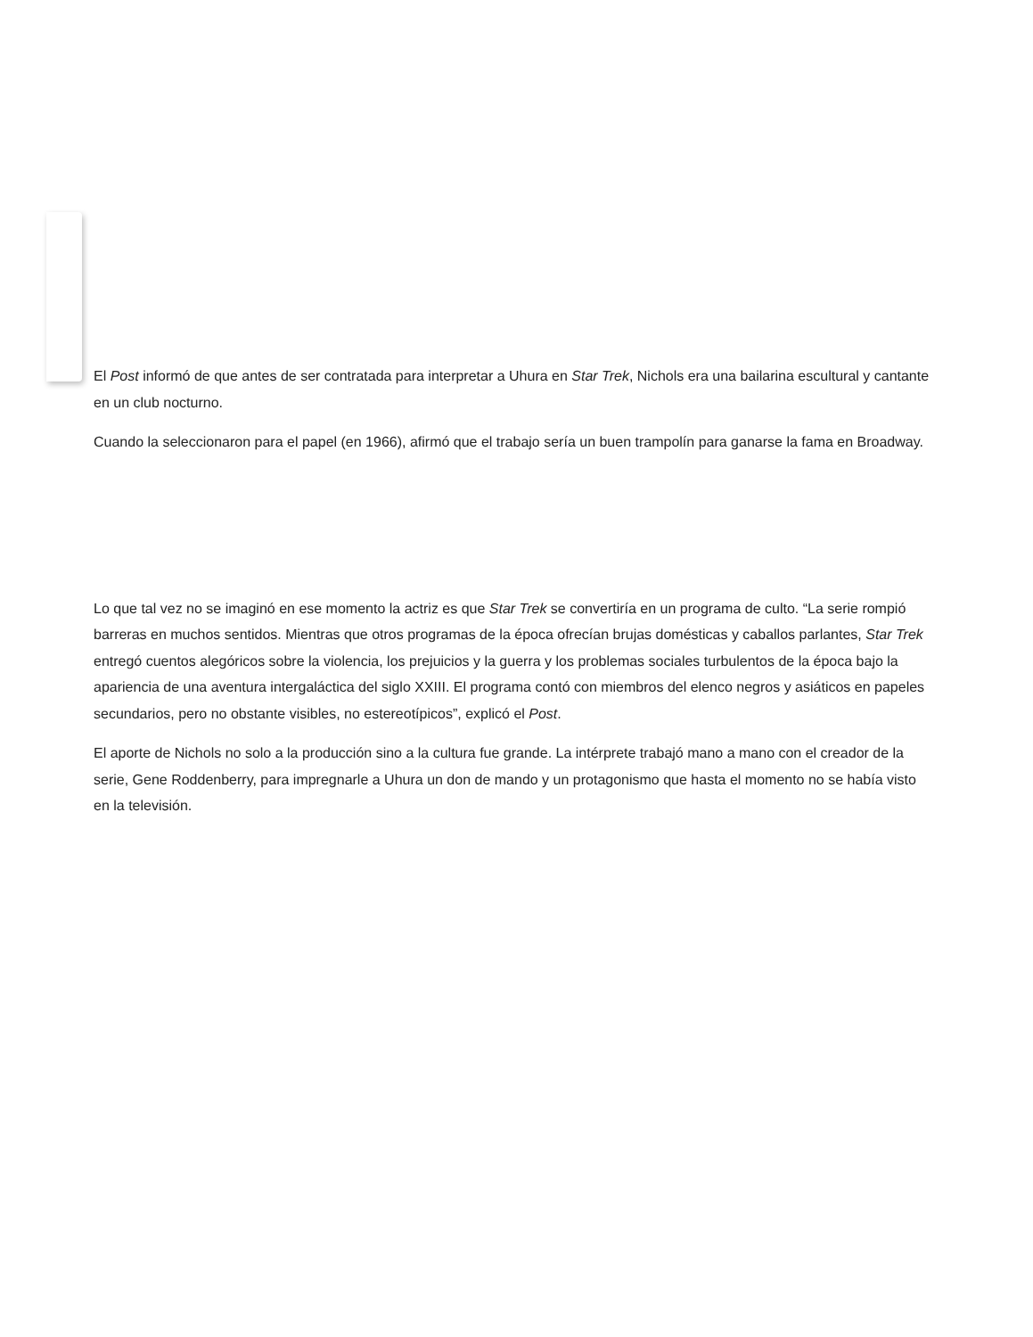El Post informó de que antes de ser contratada para interpretar a Uhura en Star Trek, Nichols era una bailarina escultural y cantante en un club nocturno.
Cuando la seleccionaron para el papel (en 1966), afirmó que el trabajo sería un buen trampolín para ganarse la fama en Broadway.
Lo que tal vez no se imaginó en ese momento la actriz es que Star Trek se convertiría en un programa de culto. “La serie rompió barreras en muchos sentidos. Mientras que otros programas de la época ofrecían brujas domésticas y caballos parlantes, Star Trek entregó cuentos alegóricos sobre la violencia, los prejuicios y la guerra y los problemas sociales turbulentos de la época bajo la apariencia de una aventura intergaláctica del siglo XXIII. El programa contó con miembros del elenco negros y asiáticos en papeles secundarios, pero no obstante visibles, no estereotípicos”, explicó el Post.
El aporte de Nichols no solo a la producción sino a la cultura fue grande. La intérprete trabajó mano a mano con el creador de la serie, Gene Roddenberry, para impregnarle a Uhura un don de mando y un protagonismo que hasta el momento no se había visto en la televisión.